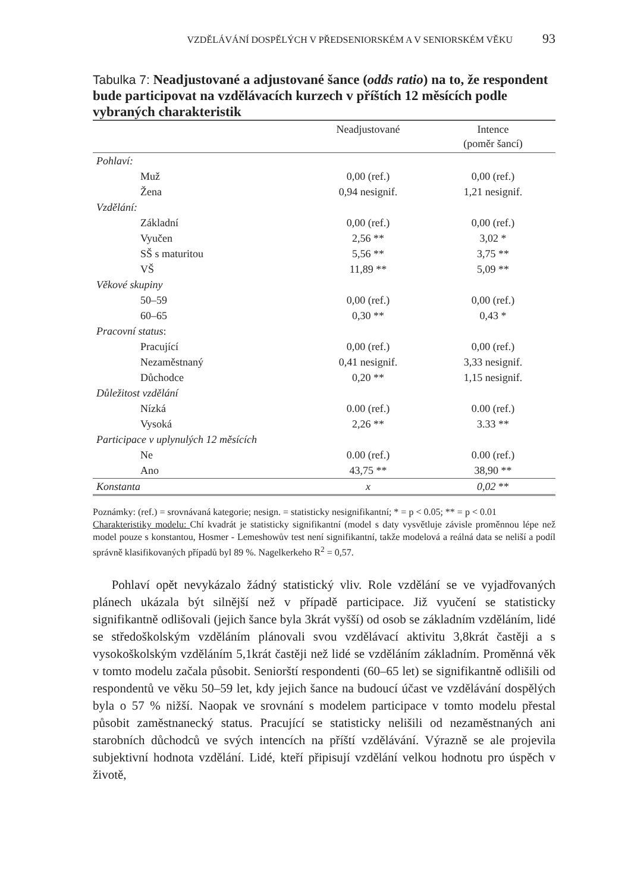VZDĚLÁVÁNÍ DOSPĚLÝCH V PŘEDSENIORSKÉM A V SENIORSKÉM VĚKU 93
Tabulka 7: Neadjustované a adjustované šance (odds ratio) na to, že respondent bude participovat na vzdělávacích kurzech v příštích 12 měsících podle vybraných charakteristik
| | Neadjustované | Intence (poměr šancí) |
| --- | --- | --- |
| Pohlaví: | | |
| Muž | 0,00 (ref.) | 0,00 (ref.) |
| Žena | 0,94 nesignif. | 1,21 nesignif. |
| Vzdělání: | | |
| Základní | 0,00 (ref.) | 0,00 (ref.) |
| Vyučen | 2,56 ** | 3,02 * |
| SŠ s maturitou | 5,56 ** | 3,75 ** |
| VŠ | 11,89 ** | 5,09 ** |
| Věkové skupiny | | |
| 50–59 | 0,00 (ref.) | 0,00 (ref.) |
| 60–65 | 0,30 ** | 0,43 * |
| Pracovní status : | | |
| Pracující | 0,00 (ref.) | 0,00 (ref.) |
| Nezaměstnaný | 0,41 nesignif. | 3,33 nesignif. |
| Důchodce | 0,20 ** | 1,15 nesignif. |
| Důležitost vzdělání | | |
| Nízká | 0.00 (ref.) | 0.00 (ref.) |
| Vysoká | 2,26 ** | 3.33 ** |
| Participace v uplynulých 12 měsících | | |
| Ne | 0.00 (ref.) | 0.00 (ref.) |
| Ano | 43,75 ** | 38,90 ** |
| Konstanta | x | 0,02 ** |
Poznámky: (ref.) = srovnávaná kategorie; nesign. = statisticky nesignifikantní; * = p < 0.05; ** = p < 0.01
Charakteristiky modelu: Chí kvadrát je statisticky signifikantní (model s daty vysvětluje závisle proměnnou lépe než model pouze s konstantou, Hosmer - Lemeshowův test není signifikantní, takže modelová a reálná data se neliší a podíl správně klasifikovaných případů byl 89 %. Nagelkerkeho R<sup>2</sup> = 0,57.
Pohlaví opět nevykázalo žádný statistický vliv. Role vzdělání se ve vyjadřovaných plánech ukázala být silnější než v případě participace. Již vyučení se statisticky signifikantně odlišovali (jejich šance byla 3krát vyšší) od osob se základním vzděláním, lidé se středoškolským vzděláním plánovali svou vzdělávací aktivitu 3,8krát častěji a s vysokoškolským vzděláním 5,1krát častěji než lidé se vzděláním základním. Proměnná věk v tomto modelu začala působit. Seniorští respondenti (60–65 let) se signifikantně odlišili od respondentů ve věku 50–59 let, kdy jejich šance na budoucí účast ve vzdělávání dospělých byla o 57 % nižší. Naopak ve srovnání s modelem participace v tomto modelu přestal působit zaměstnanecký status. Pracující se statisticky nelišili od nezaměstnaných ani starobních důchodců ve svých intencích na příští vzdělávání. Výrazně se ale projevila subjektivní hodnota vzdělání. Lidé, kteří připisují vzdělání velkou hodnotu pro úspěch v životě,